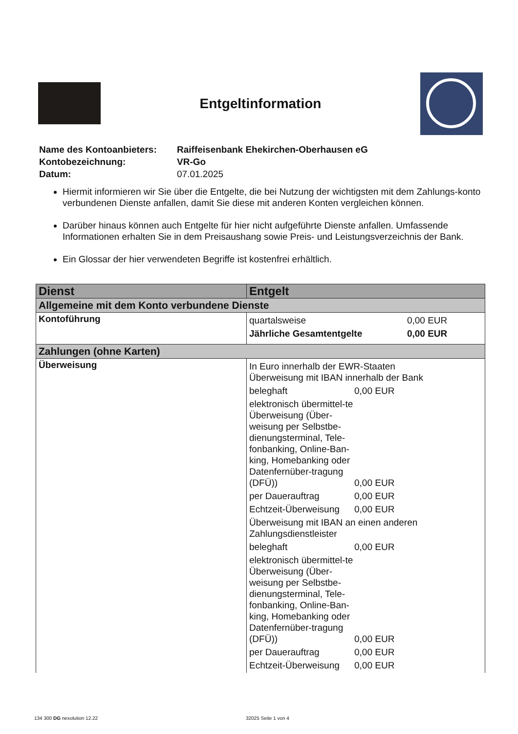Entgeltinformation
| Name des Kontoanbieters: | Raiffeisenbank Ehekirchen-Oberhausen eG |
| Kontobezeichnung: | VR-Go |
| Datum: | 07.01.2025 |
Hiermit informieren wir Sie über die Entgelte, die bei Nutzung der wichtigsten mit dem Zahlungs-konto verbundenen Dienste anfallen, damit Sie diese mit anderen Konten vergleichen können.
Darüber hinaus können auch Entgelte für hier nicht aufgeführte Dienste anfallen. Umfassende Informationen erhalten Sie in dem Preisaushang sowie Preis- und Leistungsverzeichnis der Bank.
Ein Glossar der hier verwendeten Begriffe ist kostenfrei erhältlich.
| Dienst | Entgelt |
| --- | --- |
| Allgemeine mit dem Konto verbundene Dienste | |
| Kontoführung | / quartalsweise / 0,00 EUR / / Jährliche Gesamtentgelte / 0,00 EUR / |
| Zahlungen (ohne Karten) | |
| Überweisung | / In Euro innerhalb der EWR-Staaten Überweisung mit IBAN innerhalb der Bank / / / beleghaft / 0,00 EUR / / elektronisch übermittel-te Überweisung (Über-weisung per Selbstbe-dienungsterminal, Tele-fonbanking, Online-Ban-king, Homebanking oder Datenfernüber-tragung (DFÜ)) / 0,00 EUR / / per Dauerauftrag / 0,00 EUR / / Echtzeit-Überweisung / 0,00 EUR / / Überweisung mit IBAN an einen anderen Zahlungsdienstleister / / / beleghaft / 0,00 EUR / / elektronisch übermittel-te Überweisung (Über-weisung per Selbstbe-dienungsterminal, Tele-fonbanking, Online-Ban-king, Homebanking oder Datenfernüber-tragung (DFÜ)) / 0,00 EUR / / per Dauerauftrag / 0,00 EUR / / Echtzeit-Überweisung / 0,00 EUR / |
134 300 DG nexolution 12.22 32025 Seite 1 von 4